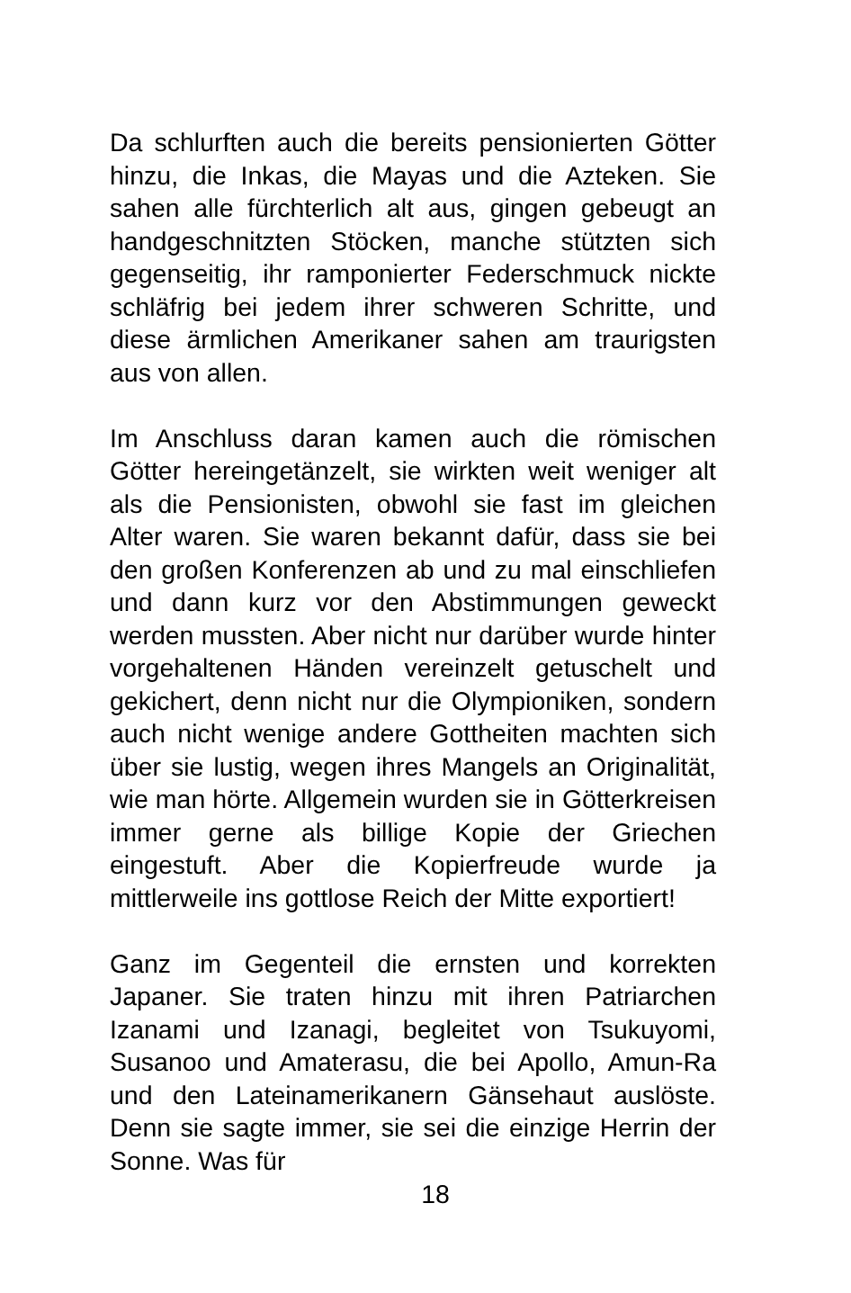Da schlurften auch die bereits pensionierten Götter hinzu, die Inkas, die Mayas und die Azteken. Sie sahen alle fürchterlich alt aus, gingen gebeugt an handgeschnitzten Stöcken, manche stützten sich gegenseitig, ihr ramponierter Federschmuck nickte schläfrig bei jedem ihrer schweren Schritte, und diese ärmlichen Amerikaner sahen am traurigsten aus von allen.
Im Anschluss daran kamen auch die römischen Götter hereingetänzelt, sie wirkten weit weniger alt als die Pensionisten, obwohl sie fast im gleichen Alter waren. Sie waren bekannt dafür, dass sie bei den großen Konferenzen ab und zu mal einschliefen und dann kurz vor den Abstimmungen geweckt werden mussten. Aber nicht nur darüber wurde hinter vorgehaltenen Händen vereinzelt getuschelt und gekichert, denn nicht nur die Olympioniken, sondern auch nicht wenige andere Gottheiten machten sich über sie lustig, wegen ihres Mangels an Originalität, wie man hörte. Allgemein wurden sie in Götterkreisen immer gerne als billige Kopie der Griechen eingestuft. Aber die Kopierfreude wurde ja mittlerweile ins gottlose Reich der Mitte exportiert!
Ganz im Gegenteil die ernsten und korrekten Japaner. Sie traten hinzu mit ihren Patriarchen Izanami und Izanagi, begleitet von Tsukuyomi, Susanoo und Amaterasu, die bei Apollo, Amun-Ra und den Lateinamerikanern Gänsehaut auslöste. Denn sie sagte immer, sie sei die einzige Herrin der Sonne. Was für
18